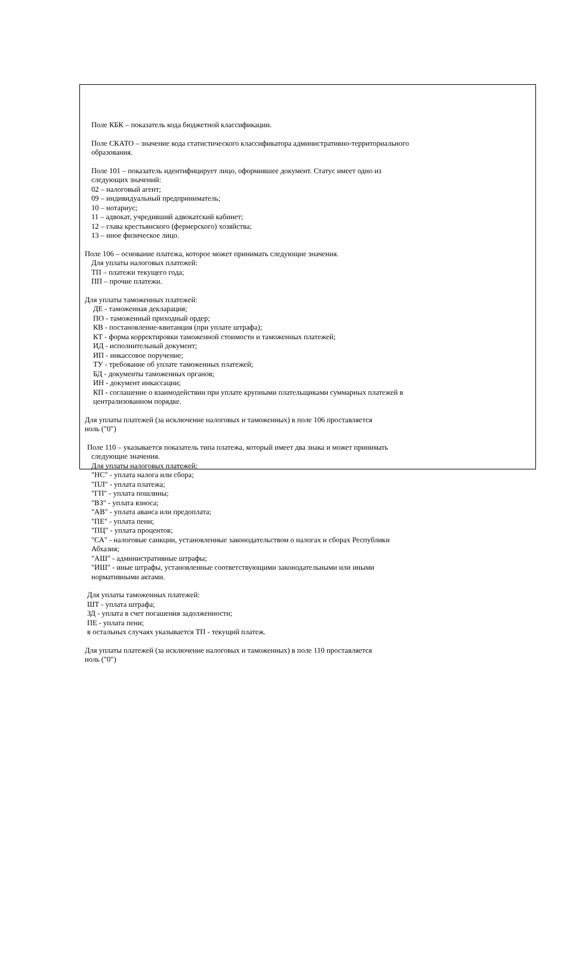Поле КБК – показатель кода бюджетной классификации.
Поле СКАТО – значение кода статистического классификатора административно-территориального
образования.
Поле 101 – показатель идентифицирует лицо, оформившее документ. Статус имеет одно из
следующих значений:
02 – налоговый агент;
09 – индивидуальный предприниматель;
10 – нотариус;
11 – адвокат, учредивший адвокатский кабинет;
12 – глава крестьянского (фермерского) хозяйства;
13 – иное физическое лицо.
Поле 106 – основание платежа, которое может принимать следующие значения.
Для уплаты налоговых платежей:
ТП – платежи текущего года;
ПП – прочие платежи.
Для уплаты таможенных платежей:
ДЕ - таможенная декларация;
ПО - таможенный приходный ордер;
КВ - постановление-квитанция (при уплате штрафа);
КТ - форма корректировки таможенной стоимости и таможенных платежей;
ИД - исполнительный документ;
ИП - инкассовое поручение;
ТУ - требование об уплате таможенных платежей;
БД - документы таможенных органов;
ИН - документ инкассации;
КП - соглашение о взаимодействии при уплате крупными плательщиками суммарных платежей в
централизованном порядке.
Для уплаты платежей (за исключение налоговых и таможенных) в поле 106 проставляется
ноль ("0")
Поле 110 – указывается показатель типа платежа, который имеет два знака и может принимать
следующие значения.
Для уплаты налоговых платежей:
"НС" - уплата налога или сбора;
"ПЛ" - уплата платежа;
"ГП" - уплата пошлины;
"ВЗ" - уплата взноса;
"АВ" - уплата аванса или предоплата;
"ПЕ" - уплата пени;
"ПЦ" - уплата процентов;
"СА" - налоговые санкции, установленные законодательством о налогах и сборах Республики
Абхазия;
"АШ" - административные штрафы;
"ИШ" - иные штрафы, установленные соответствующими законодательными или иными
нормативными актами.
Для уплаты таможенных платежей:
ШТ - уплата штрафа;
ЗД - уплата в счет погашения задолженности;
ПЕ - уплата пени;
в остальных случаях указывается ТП - текущий платеж.
Для уплаты платежей (за исключение налоговых и таможенных) в поле 110 проставляется
ноль ("0")